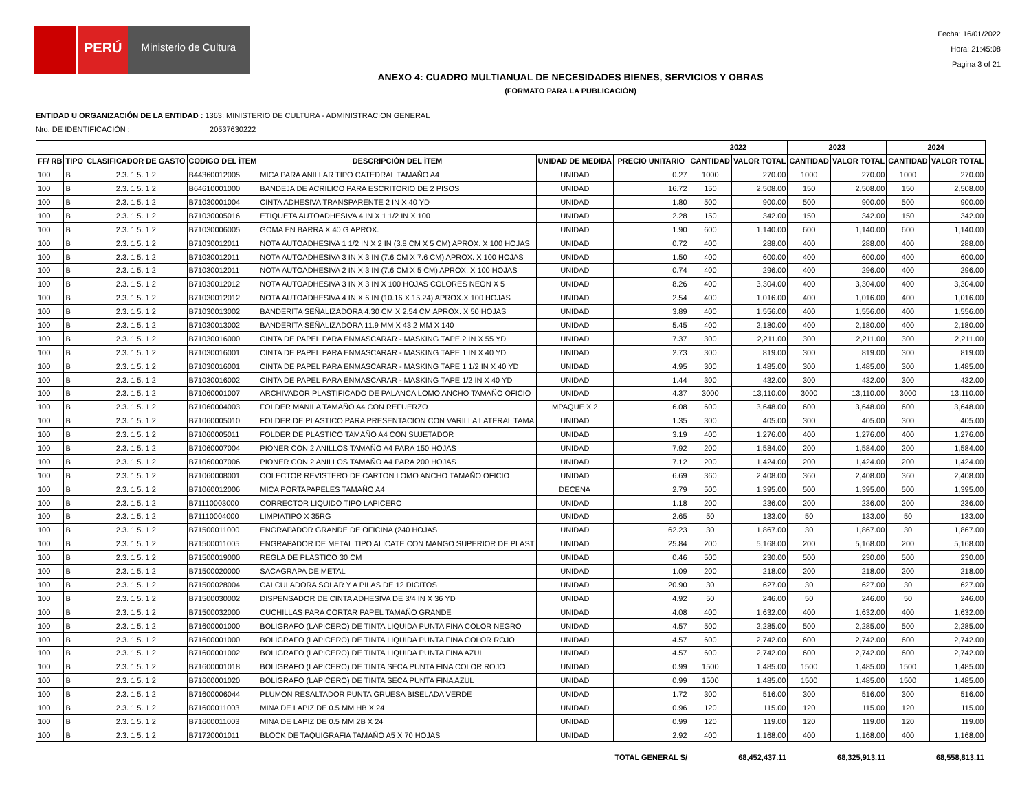PERÚ
Ministerio de Cultura
Fecha: 16/01/2022
Hora: 21:45:08
Pagina 3 of 21
ANEXO 4: CUADRO MULTIANUAL DE NECESIDADES BIENES, SERVICIOS Y OBRAS
(FORMATO PARA LA PUBLICACIÓN)
ENTIDAD U ORGANIZACIÓN DE LA ENTIDAD : 1363: MINISTERIO DE CULTURA - ADMINISTRACION GENERAL
Nro. DE IDENTIFICACIÓN : 20537630222
| | | | | | | | 2022 | | 2023 | | 2024 | |
| --- | --- | --- | --- | --- | --- | --- | --- | --- | --- | --- | --- | --- |
| FF/ RB | TIPO | CLASIFICADOR DE GASTO | CODIGO DEL ÍTEM | DESCRIPCIÓN DEL ÍTEM | UNIDAD DE MEDIDA | PRECIO UNITARIO | CANTIDAD | VALOR TOTAL | CANTIDAD | VALOR TOTAL | CANTIDAD | VALOR TOTAL |
| 100 | B | 2.3. 1 5. 1 2 | B44360012005 | MICA PARA ANILLAR TIPO CATEDRAL TAMAÑO A4 | UNIDAD | 0.27 | 1000 | 270.00 | 1000 | 270.00 | 1000 | 270.00 |
| 100 | B | 2.3. 1 5. 1 2 | B64610001000 | BANDEJA DE ACRILICO PARA ESCRITORIO DE 2 PISOS | UNIDAD | 16.72 | 150 | 2,508.00 | 150 | 2,508.00 | 150 | 2,508.00 |
| 100 | B | 2.3. 1 5. 1 2 | B71030001004 | CINTA ADHESIVA TRANSPARENTE 2 IN X 40 YD | UNIDAD | 1.80 | 500 | 900.00 | 500 | 900.00 | 500 | 900.00 |
| 100 | B | 2.3. 1 5. 1 2 | B71030005016 | ETIQUETA AUTOADHESIVA 4 IN X 1 1/2 IN X 100 | UNIDAD | 2.28 | 150 | 342.00 | 150 | 342.00 | 150 | 342.00 |
| 100 | B | 2.3. 1 5. 1 2 | B71030006005 | GOMA EN BARRA X 40 G APROX. | UNIDAD | 1.90 | 600 | 1,140.00 | 600 | 1,140.00 | 600 | 1,140.00 |
| 100 | B | 2.3. 1 5. 1 2 | B71030012011 | NOTA AUTOADHESIVA 1 1/2 IN X 2 IN (3.8 CM X 5 CM) APROX. X 100 HOJAS | UNIDAD | 0.72 | 400 | 288.00 | 400 | 288.00 | 400 | 288.00 |
| 100 | B | 2.3. 1 5. 1 2 | B71030012011 | NOTA AUTOADHESIVA 3 IN X 3 IN (7.6 CM X 7.6 CM) APROX. X 100 HOJAS | UNIDAD | 1.50 | 400 | 600.00 | 400 | 600.00 | 400 | 600.00 |
| 100 | B | 2.3. 1 5. 1 2 | B71030012011 | NOTA AUTOADHESIVA 2 IN X 3 IN (7.6 CM X 5 CM) APROX. X 100 HOJAS | UNIDAD | 0.74 | 400 | 296.00 | 400 | 296.00 | 400 | 296.00 |
| 100 | B | 2.3. 1 5. 1 2 | B71030012012 | NOTA AUTOADHESIVA 3 IN X 3 IN X 100 HOJAS COLORES NEON X 5 | UNIDAD | 8.26 | 400 | 3,304.00 | 400 | 3,304.00 | 400 | 3,304.00 |
| 100 | B | 2.3. 1 5. 1 2 | B71030012012 | NOTA AUTOADHESIVA 4 IN X 6 IN (10.16 X 15.24) APROX.X 100 HOJAS | UNIDAD | 2.54 | 400 | 1,016.00 | 400 | 1,016.00 | 400 | 1,016.00 |
| 100 | B | 2.3. 1 5. 1 2 | B71030013002 | BANDERITA SEÑALIZADORA 4.30 CM X 2.54 CM APROX. X 50 HOJAS | UNIDAD | 3.89 | 400 | 1,556.00 | 400 | 1,556.00 | 400 | 1,556.00 |
| 100 | B | 2.3. 1 5. 1 2 | B71030013002 | BANDERITA SEÑALIZADORA 11.9 MM X 43.2 MM X 140 | UNIDAD | 5.45 | 400 | 2,180.00 | 400 | 2,180.00 | 400 | 2,180.00 |
| 100 | B | 2.3. 1 5. 1 2 | B71030016000 | CINTA DE PAPEL PARA ENMASCARAR - MASKING TAPE 2 IN X 55 YD | UNIDAD | 7.37 | 300 | 2,211.00 | 300 | 2,211.00 | 300 | 2,211.00 |
| 100 | B | 2.3. 1 5. 1 2 | B71030016001 | CINTA DE PAPEL PARA ENMASCARAR - MASKING TAPE 1 IN X 40 YD | UNIDAD | 2.73 | 300 | 819.00 | 300 | 819.00 | 300 | 819.00 |
| 100 | B | 2.3. 1 5. 1 2 | B71030016001 | CINTA DE PAPEL PARA ENMASCARAR - MASKING TAPE 1 1/2 IN X 40 YD | UNIDAD | 4.95 | 300 | 1,485.00 | 300 | 1,485.00 | 300 | 1,485.00 |
| 100 | B | 2.3. 1 5. 1 2 | B71030016002 | CINTA DE PAPEL PARA ENMASCARAR - MASKING TAPE 1/2 IN X 40 YD | UNIDAD | 1.44 | 300 | 432.00 | 300 | 432.00 | 300 | 432.00 |
| 100 | B | 2.3. 1 5. 1 2 | B71060001007 | ARCHIVADOR PLASTIFICADO DE PALANCA LOMO ANCHO TAMAÑO OFICIO | UNIDAD | 4.37 | 3000 | 13,110.00 | 3000 | 13,110.00 | 3000 | 13,110.00 |
| 100 | B | 2.3. 1 5. 1 2 | B71060004003 | FOLDER MANILA TAMAÑO A4 CON REFUERZO | MPAQUE X 2 | 6.08 | 600 | 3,648.00 | 600 | 3,648.00 | 600 | 3,648.00 |
| 100 | B | 2.3. 1 5. 1 2 | B71060005010 | FOLDER DE PLASTICO PARA PRESENTACION CON VARILLA LATERAL TAMA | UNIDAD | 1.35 | 300 | 405.00 | 300 | 405.00 | 300 | 405.00 |
| 100 | B | 2.3. 1 5. 1 2 | B71060005011 | FOLDER DE PLASTICO TAMAÑO A4 CON SUJETADOR | UNIDAD | 3.19 | 400 | 1,276.00 | 400 | 1,276.00 | 400 | 1,276.00 |
| 100 | B | 2.3. 1 5. 1 2 | B71060007004 | PIONER CON 2 ANILLOS TAMAÑO A4 PARA 150 HOJAS | UNIDAD | 7.92 | 200 | 1,584.00 | 200 | 1,584.00 | 200 | 1,584.00 |
| 100 | B | 2.3. 1 5. 1 2 | B71060007006 | PIONER CON 2 ANILLOS TAMAÑO A4 PARA 200 HOJAS | UNIDAD | 7.12 | 200 | 1,424.00 | 200 | 1,424.00 | 200 | 1,424.00 |
| 100 | B | 2.3. 1 5. 1 2 | B71060008001 | COLECTOR REVISTERO DE CARTON LOMO ANCHO TAMAÑO OFICIO | UNIDAD | 6.69 | 360 | 2,408.00 | 360 | 2,408.00 | 360 | 2,408.00 |
| 100 | B | 2.3. 1 5. 1 2 | B71060012006 | MICA PORTAPAPELES TAMAÑO A4 | DECENA | 2.79 | 500 | 1,395.00 | 500 | 1,395.00 | 500 | 1,395.00 |
| 100 | B | 2.3. 1 5. 1 2 | B71110003000 | CORRECTOR LIQUIDO TIPO LAPICERO | UNIDAD | 1.18 | 200 | 236.00 | 200 | 236.00 | 200 | 236.00 |
| 100 | B | 2.3. 1 5. 1 2 | B71110004000 | LIMPIATIPO X 35RG | UNIDAD | 2.65 | 50 | 133.00 | 50 | 133.00 | 50 | 133.00 |
| 100 | B | 2.3. 1 5. 1 2 | B71500011000 | ENGRAPADOR GRANDE DE OFICINA (240 HOJAS | UNIDAD | 62.23 | 30 | 1,867.00 | 30 | 1,867.00 | 30 | 1,867.00 |
| 100 | B | 2.3. 1 5. 1 2 | B71500011005 | ENGRAPADOR DE METAL TIPO ALICATE CON MANGO SUPERIOR DE PLAST | UNIDAD | 25.84 | 200 | 5,168.00 | 200 | 5,168.00 | 200 | 5,168.00 |
| 100 | B | 2.3. 1 5. 1 2 | B71500019000 | REGLA DE PLASTICO 30 CM | UNIDAD | 0.46 | 500 | 230.00 | 500 | 230.00 | 500 | 230.00 |
| 100 | B | 2.3. 1 5. 1 2 | B71500020000 | SACAGRAPA DE METAL | UNIDAD | 1.09 | 200 | 218.00 | 200 | 218.00 | 200 | 218.00 |
| 100 | B | 2.3. 1 5. 1 2 | B71500028004 | CALCULADORA SOLAR Y A PILAS DE 12 DIGITOS | UNIDAD | 20.90 | 30 | 627.00 | 30 | 627.00 | 30 | 627.00 |
| 100 | B | 2.3. 1 5. 1 2 | B71500030002 | DISPENSADOR DE CINTA ADHESIVA DE 3/4 IN X 36 YD | UNIDAD | 4.92 | 50 | 246.00 | 50 | 246.00 | 50 | 246.00 |
| 100 | B | 2.3. 1 5. 1 2 | B71500032000 | CUCHILLAS PARA CORTAR PAPEL TAMAÑO GRANDE | UNIDAD | 4.08 | 400 | 1,632.00 | 400 | 1,632.00 | 400 | 1,632.00 |
| 100 | B | 2.3. 1 5. 1 2 | B71600001000 | BOLIGRAFO (LAPICERO) DE TINTA LIQUIDA PUNTA FINA COLOR NEGRO | UNIDAD | 4.57 | 500 | 2,285.00 | 500 | 2,285.00 | 500 | 2,285.00 |
| 100 | B | 2.3. 1 5. 1 2 | B71600001000 | BOLIGRAFO (LAPICERO) DE TINTA LIQUIDA PUNTA FINA COLOR ROJO | UNIDAD | 4.57 | 600 | 2,742.00 | 600 | 2,742.00 | 600 | 2,742.00 |
| 100 | B | 2.3. 1 5. 1 2 | B71600001002 | BOLIGRAFO (LAPICERO) DE TINTA LIQUIDA PUNTA FINA AZUL | UNIDAD | 4.57 | 600 | 2,742.00 | 600 | 2,742.00 | 600 | 2,742.00 |
| 100 | B | 2.3. 1 5. 1 2 | B71600001018 | BOLIGRAFO (LAPICERO) DE TINTA SECA PUNTA FINA COLOR ROJO | UNIDAD | 0.99 | 1500 | 1,485.00 | 1500 | 1,485.00 | 1500 | 1,485.00 |
| 100 | B | 2.3. 1 5. 1 2 | B71600001020 | BOLIGRAFO (LAPICERO) DE TINTA SECA PUNTA FINA AZUL | UNIDAD | 0.99 | 1500 | 1,485.00 | 1500 | 1,485.00 | 1500 | 1,485.00 |
| 100 | B | 2.3. 1 5. 1 2 | B71600006044 | PLUMON RESALTADOR PUNTA GRUESA BISELADA VERDE | UNIDAD | 1.72 | 300 | 516.00 | 300 | 516.00 | 300 | 516.00 |
| 100 | B | 2.3. 1 5. 1 2 | B71600011003 | MINA DE LAPIZ DE 0.5 MM HB X 24 | UNIDAD | 0.96 | 120 | 115.00 | 120 | 115.00 | 120 | 115.00 |
| 100 | B | 2.3. 1 5. 1 2 | B71600011003 | MINA DE LAPIZ DE 0.5 MM 2B X 24 | UNIDAD | 0.99 | 120 | 119.00 | 120 | 119.00 | 120 | 119.00 |
| 100 | B | 2.3. 1 5. 1 2 | B71720001011 | BLOCK DE TAQUIGRAFIA TAMAÑO A5 X 70 HOJAS | UNIDAD | 2.92 | 400 | 1,168.00 | 400 | 1,168.00 | 400 | 1,168.00 |
| | | | | | | TOTAL GENERAL S/ | | 68,452,437.11 | | 68,325,913.11 | | 68,558,813.11 |